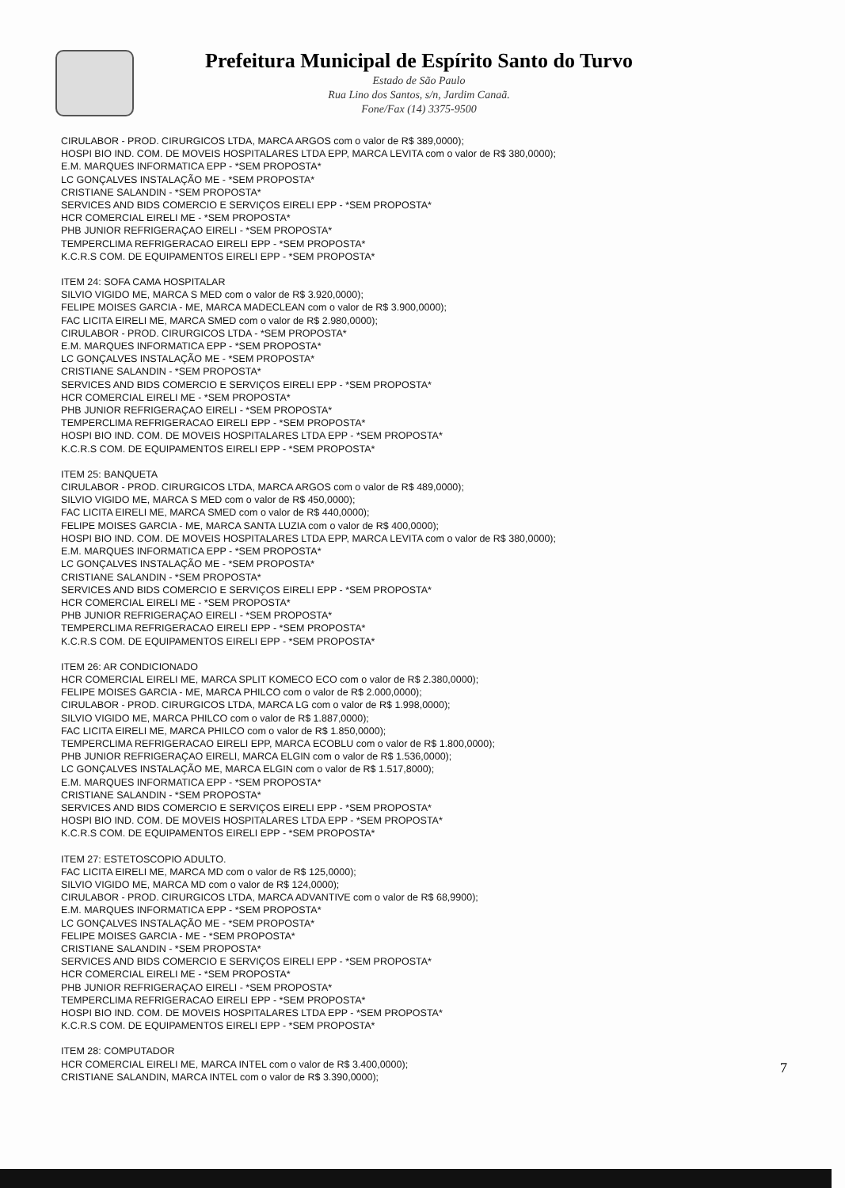Prefeitura Municipal de Espírito Santo do Turvo
Estado de São Paulo
Rua Lino dos Santos, s/n, Jardim Canaã.
Fone/Fax (14) 3375-9500
CIRULABOR - PROD. CIRURGICOS LTDA, MARCA ARGOS com o valor de R$ 389,0000);
HOSPI BIO IND. COM. DE MOVEIS HOSPITALARES LTDA EPP, MARCA LEVITA com o valor de R$ 380,0000);
E.M. MARQUES INFORMATICA EPP - *SEM PROPOSTA*
LC GONÇALVES INSTALAÇÃO ME - *SEM PROPOSTA*
CRISTIANE SALANDIN - *SEM PROPOSTA*
SERVICES AND BIDS COMERCIO E SERVIÇOS EIRELI EPP - *SEM PROPOSTA*
HCR COMERCIAL EIRELI ME - *SEM PROPOSTA*
PHB JUNIOR REFRIGERAÇAO EIRELI - *SEM PROPOSTA*
TEMPERCLIMA REFRIGERACAO EIRELI EPP - *SEM PROPOSTA*
K.C.R.S COM. DE EQUIPAMENTOS EIRELI EPP - *SEM PROPOSTA*
ITEM 24: SOFA CAMA HOSPITALAR
SILVIO VIGIDO ME, MARCA S MED com o valor de R$ 3.920,0000);
FELIPE MOISES GARCIA - ME, MARCA MADECLEAN com o valor de R$ 3.900,0000);
FAC LICITA EIRELI ME, MARCA SMED com o valor de R$ 2.980,0000);
CIRULABOR - PROD. CIRURGICOS LTDA - *SEM PROPOSTA*
E.M. MARQUES INFORMATICA EPP - *SEM PROPOSTA*
LC GONÇALVES INSTALAÇÃO ME - *SEM PROPOSTA*
CRISTIANE SALANDIN - *SEM PROPOSTA*
SERVICES AND BIDS COMERCIO E SERVIÇOS EIRELI EPP - *SEM PROPOSTA*
HCR COMERCIAL EIRELI ME - *SEM PROPOSTA*
PHB JUNIOR REFRIGERAÇAO EIRELI - *SEM PROPOSTA*
TEMPERCLIMA REFRIGERACAO EIRELI EPP - *SEM PROPOSTA*
HOSPI BIO IND. COM. DE MOVEIS HOSPITALARES LTDA EPP - *SEM PROPOSTA*
K.C.R.S COM. DE EQUIPAMENTOS EIRELI EPP - *SEM PROPOSTA*
ITEM 25: BANQUETA
CIRULABOR - PROD. CIRURGICOS LTDA, MARCA ARGOS com o valor de R$ 489,0000);
SILVIO VIGIDO ME, MARCA S MED com o valor de R$ 450,0000);
FAC LICITA EIRELI ME, MARCA SMED com o valor de R$ 440,0000);
FELIPE MOISES GARCIA - ME, MARCA SANTA LUZIA com o valor de R$ 400,0000);
HOSPI BIO IND. COM. DE MOVEIS HOSPITALARES LTDA EPP, MARCA LEVITA com o valor de R$ 380,0000);
E.M. MARQUES INFORMATICA EPP - *SEM PROPOSTA*
LC GONÇALVES INSTALAÇÃO ME - *SEM PROPOSTA*
CRISTIANE SALANDIN - *SEM PROPOSTA*
SERVICES AND BIDS COMERCIO E SERVIÇOS EIRELI EPP - *SEM PROPOSTA*
HCR COMERCIAL EIRELI ME - *SEM PROPOSTA*
PHB JUNIOR REFRIGERAÇAO EIRELI - *SEM PROPOSTA*
TEMPERCLIMA REFRIGERACAO EIRELI EPP - *SEM PROPOSTA*
K.C.R.S COM. DE EQUIPAMENTOS EIRELI EPP - *SEM PROPOSTA*
ITEM 26: AR CONDICIONADO
HCR COMERCIAL EIRELI ME, MARCA SPLIT KOMECO ECO com o valor de R$ 2.380,0000);
FELIPE MOISES GARCIA - ME, MARCA PHILCO com o valor de R$ 2.000,0000);
CIRULABOR - PROD. CIRURGICOS LTDA, MARCA LG com o valor de R$ 1.998,0000);
SILVIO VIGIDO ME, MARCA PHILCO com o valor de R$ 1.887,0000);
FAC LICITA EIRELI ME, MARCA PHILCO com o valor de R$ 1.850,0000);
TEMPERCLIMA REFRIGERACAO EIRELI EPP, MARCA ECOBLU com o valor de R$ 1.800,0000);
PHB JUNIOR REFRIGERAÇAO EIRELI, MARCA ELGIN com o valor de R$ 1.536,0000);
LC GONÇALVES INSTALAÇÃO ME, MARCA ELGIN com o valor de R$ 1.517,8000);
E.M. MARQUES INFORMATICA EPP - *SEM PROPOSTA*
CRISTIANE SALANDIN - *SEM PROPOSTA*
SERVICES AND BIDS COMERCIO E SERVIÇOS EIRELI EPP - *SEM PROPOSTA*
HOSPI BIO IND. COM. DE MOVEIS HOSPITALARES LTDA EPP - *SEM PROPOSTA*
K.C.R.S COM. DE EQUIPAMENTOS EIRELI EPP - *SEM PROPOSTA*
ITEM 27: ESTETOSCOPIO ADULTO.
FAC LICITA EIRELI ME, MARCA MD com o valor de R$ 125,0000);
SILVIO VIGIDO ME, MARCA MD com o valor de R$ 124,0000);
CIRULABOR - PROD. CIRURGICOS LTDA, MARCA ADVANTIVE com o valor de R$ 68,9900);
E.M. MARQUES INFORMATICA EPP - *SEM PROPOSTA*
LC GONÇALVES INSTALAÇÃO ME - *SEM PROPOSTA*
FELIPE MOISES GARCIA - ME - *SEM PROPOSTA*
CRISTIANE SALANDIN - *SEM PROPOSTA*
SERVICES AND BIDS COMERCIO E SERVIÇOS EIRELI EPP - *SEM PROPOSTA*
HCR COMERCIAL EIRELI ME - *SEM PROPOSTA*
PHB JUNIOR REFRIGERAÇAO EIRELI - *SEM PROPOSTA*
TEMPERCLIMA REFRIGERACAO EIRELI EPP - *SEM PROPOSTA*
HOSPI BIO IND. COM. DE MOVEIS HOSPITALARES LTDA EPP - *SEM PROPOSTA*
K.C.R.S COM. DE EQUIPAMENTOS EIRELI EPP - *SEM PROPOSTA*
ITEM 28: COMPUTADOR
HCR COMERCIAL EIRELI ME, MARCA INTEL com o valor de R$ 3.400,0000);
CRISTIANE SALANDIN, MARCA INTEL com o valor de R$ 3.390,0000);
7